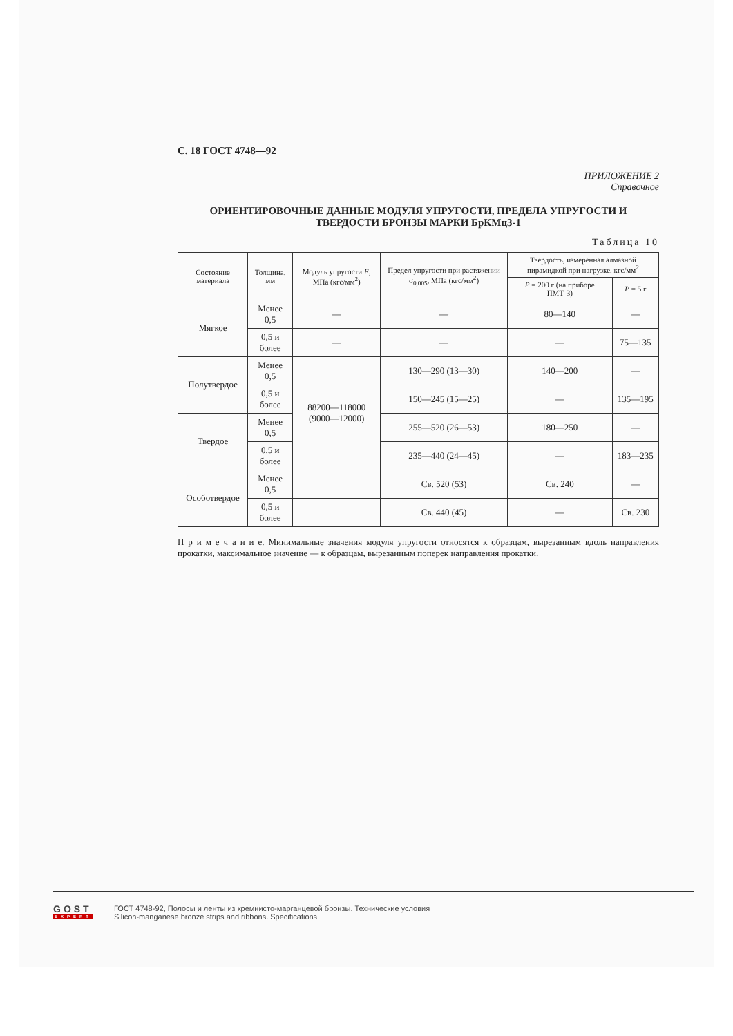С. 18 ГОСТ 4748—92
ПРИЛОЖЕНИЕ 2
Справочное
ОРИЕНТИРОВОЧНЫЕ ДАННЫЕ МОДУЛЯ УПРУГОСТИ, ПРЕДЕЛА УПРУГОСТИ И ТВЕРДОСТИ БРОНЗЫ МАРКИ БрКМц3-1
Таблица 10
| Состояние материала | Толщина, мм | Модуль упругости E , МПа (кгс/мм<sup>2</sup>) | Предел упругости при растяжении σ<sub>0,005</sub>, МПа (кгс/мм<sup>2</sup>) | Твердость, измеренная алмазной пирамидкой при нагрузке, кгс/мм<sup>2</sup> | |
| --- | --- | --- | --- | --- | --- |
| | | | | P = 200 г (на приборе ПМТ-3) | P = 5 г |
| Мягкое | Менее 0,5 | — | — | 80—140 | — |
| | 0,5 и более | — | — | — | 75—135 |
| Полутвердое | Менее 0,5 | 88200—118000 (9000—12000) | 130—290 (13—30) | 140—200 | — |
| | 0,5 и более | | 150—245 (15—25) | — | 135—195 |
| Твердое | Менее 0,5 | | 255—520 (26—53) | 180—250 | — |
| | 0,5 и более | | 235—440 (24—45) | — | 183—235 |
| Особотвердое | Менее 0,5 | | Св. 520 (53) | Св. 240 | — |
| | 0,5 и более | | Св. 440 (45) | — | Св. 230 |
П р и м е ч а н и е. Минимальные значения модуля упругости относятся к образцам, вырезанным вдоль направления прокатки, максимальное значение — к образцам, вырезанным поперек направления прокатки.
GOST
EXPERT
ГОСТ 4748-92, Полосы и ленты из кремнисто-марганцевой бронзы. Технические условия
Silicon-manganese bronze strips and ribbons. Specifications